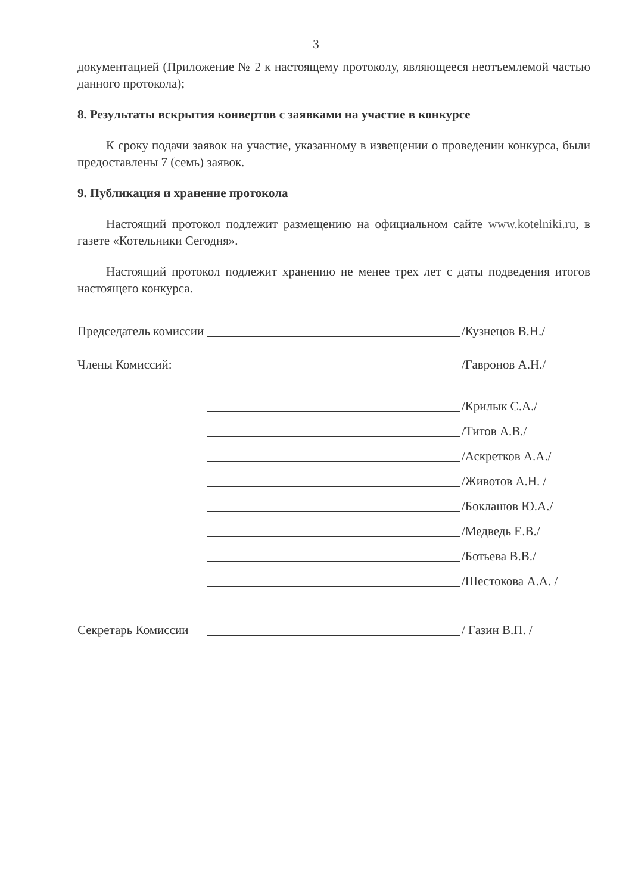3
документацией (Приложение № 2 к настоящему протоколу, являющееся неотъемлемой частью данного протокола);
8. Результаты вскрытия конвертов с заявками на участие в конкурсе
К сроку подачи заявок на участие, указанному в извещении о проведении конкурса, были предоставлены 7 (семь) заявок.
9. Публикация и хранение протокола
Настоящий протокол подлежит размещению на официальном сайте www.kotelniki.ru, в газете «Котельники Сегодня».
Настоящий протокол подлежит хранению не менее трех лет с даты подведения итогов настоящего конкурса.
Председатель комиссии
/Кузнецов В.Н./
Члены Комиссий:
/Гавронов А.Н./
/Крилык С.А./
/Титов А.В./
/Аскретков А.А./
/Животов А.Н. /
/Боклашов Ю.А./
/Медведь Е.В./
/Ботьева В.В./
/Шестокова А.А. /
Секретарь Комиссии
/ Газин В.П. /